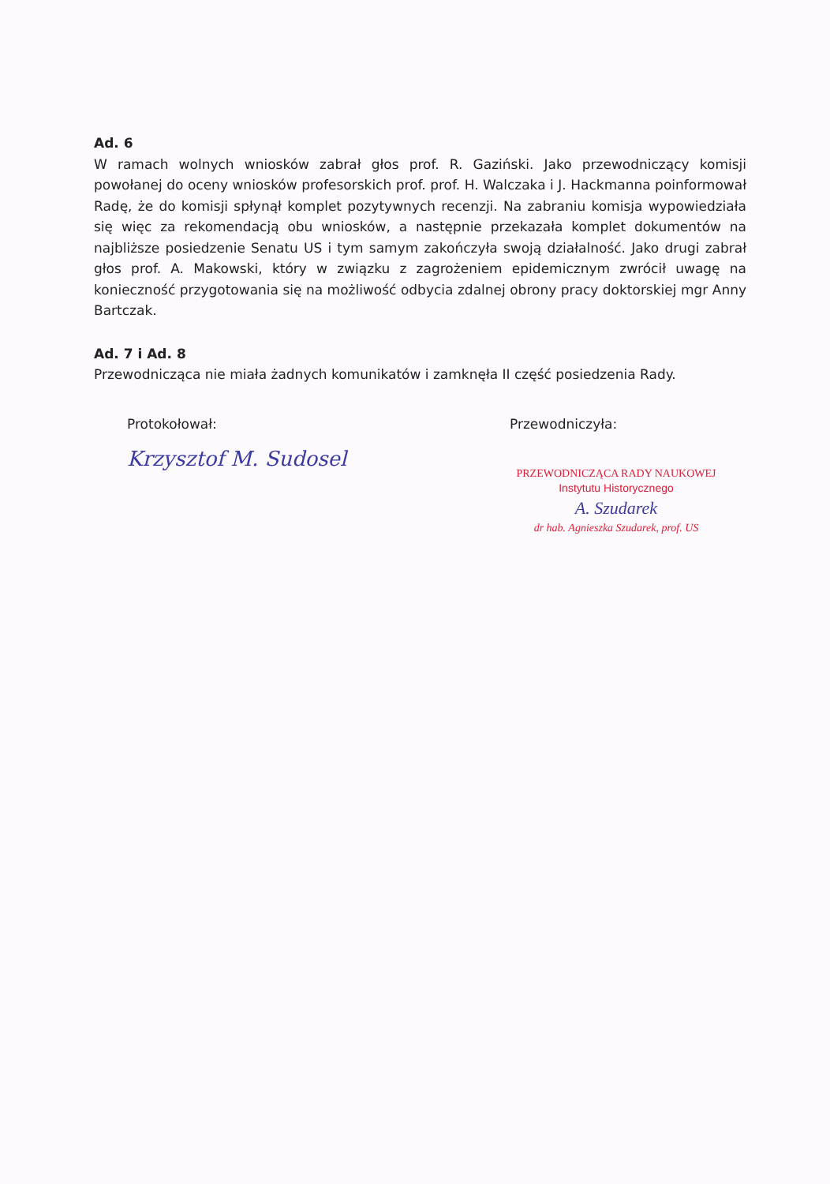Ad. 6
W ramach wolnych wniosków zabrał głos prof. R. Gaziński. Jako przewodniczący komisji powołanej do oceny wniosków profesorskich prof. prof. H. Walczaka i J. Hackmanna poinformował Radę, że do komisji spłynął komplet pozytywnych recenzji. Na zabraniu komisja wypowiedziała się więc za rekomendacją obu wniosków, a następnie przekazała komplet dokumentów na najbliższe posiedzenie Senatu US i tym samym zakończyła swoją działalność. Jako drugi zabrał głos prof. A. Makowski, który w związku z zagrożeniem epidemicznym zwrócił uwagę na konieczność przygotowania się na możliwość odbycia zdalnej obrony pracy doktorskiej mgr Anny Bartczak.
Ad. 7 i Ad. 8
Przewodnicząca nie miała żadnych komunikatów i zamknęła II część posiedzenia Rady.
Protokołował:
Krzysztof M. Sudosel
Przewodniczyła:
PRZEWODNICZĄCA RADY NAUKOWEJ
Instytutu Historycznego
A. Szudarek
dr hab. Agnieszka Szudarek, prof. US